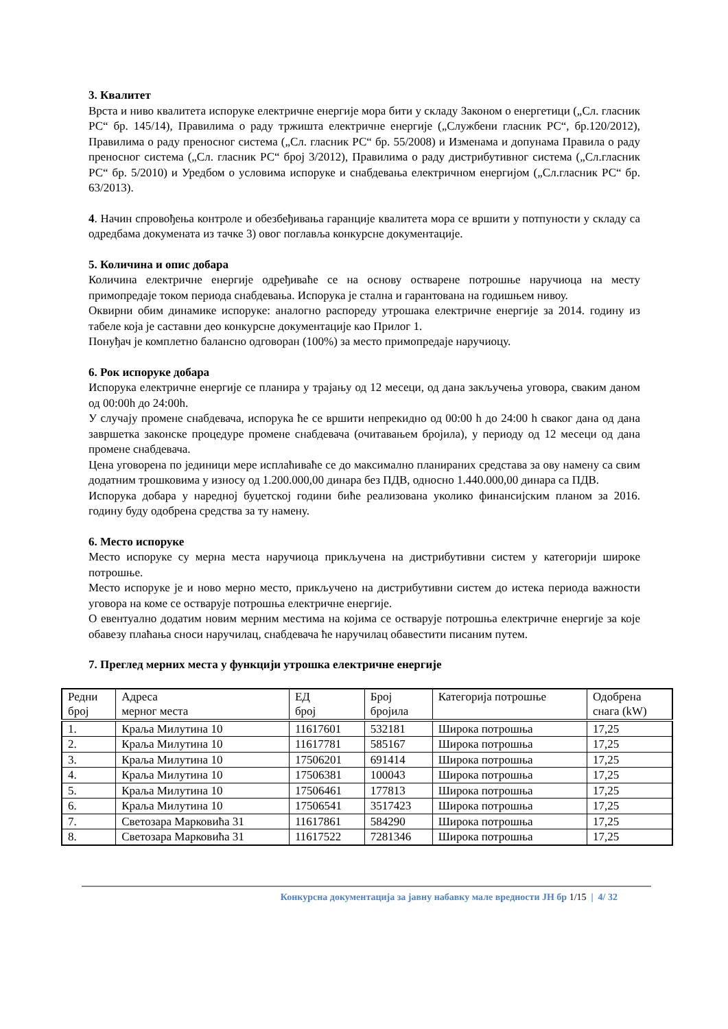3. Квалитет
Врста и ниво квалитета испоруке електричне енергије мора бити у складу Законом о енергетици („Сл. гласник РС“ бр. 145/14), Правилима о раду тржишта електричне енергије („Службени гласник РС“, бр.120/2012), Правилима о раду преносног система („Сл. гласник РС“ бр. 55/2008) и Изменама и допунама Правила о раду преносног система („Сл. гласник РС“ број 3/2012), Правилима о раду дистрибутивног система („Сл.гласник РС“ бр. 5/2010) и Уредбом о условима испоруке и снабдевања електричном енергијом („Сл.гласник РС“ бр. 63/2013).
4. Начин спровођења контроле и обезбеђивања гаранције квалитета мора се вршити у потпуности у складу са одредбама докумената из тачке 3) овог поглавља конкурсне документације.
5. Количина и опис добара
Количина електричне енергије одређиваће се на основу остварене потрошње наручиоца на месту примопредаје током периода снабдевања. Испорука је стална и гарантована на годишњем нивоу.
Оквирни обим динамике испоруке: аналогно распореду утрошака електричне енергије за 2014. годину из табеле која је саставни део конкурсне документације као Прилог 1.
Понуђач је комплетно балансно одговоран (100%) за место примопредаје наручиоцу.
6. Рок испоруке добара
Испорука електричне енергије се планира у трајању од 12 месеци, од дана закључења уговора, сваким даном од 00:00h до 24:00h.
У случају промене снабдевача, испорука ће се вршити непрекидно од 00:00 h до 24:00 h сваког дана од дана завршетка законске процедуре промене снабдевача (очитавањем бројила), у периоду од 12 месеци од дана промене снабдевача.
Цена уговорена по јединици мере исплаћиваће се до максимално планираних средстава за ову намену са свим додатним трошковима у износу од 1.200.000,00 динара без ПДВ, односно 1.440.000,00 динара са ПДВ.
Испорука добара у наредној буџетској години биће реализована уколико финансијским планом за 2016. годину буду одобрена средства за ту намену.
6. Место испоруке
Место испоруке су мерна места наручиоца прикључена на дистрибутивни систем у категорији широке потрошње.
Место испоруке је и ново мерно место, прикључено на дистрибутивни систем до истека периода важности уговора на коме се остварује потрошња електричне енергије.
О евентуално додатим новим мерним местима на којима се остварује потрошња електричне енергије за које обавезу плаћања сноси наручилац, снабдевача ће наручилац обавестити писаним путем.
7. Преглед мерних места у функцији утрошка електричне енергије
| Редни број | Адреса мерног места | ЕД број | Број бројила | Категорија потрошње | Одобрена снага (kW) |
| 1. | Краља Милутина 10 | 11617601 | 532181 | Широка потрошња | 17,25 |
| 2. | Краља Милутина 10 | 11617781 | 585167 | Широка потрошња | 17,25 |
| 3. | Краља Милутина 10 | 17506201 | 691414 | Широка потрошња | 17,25 |
| 4. | Краља Милутина 10 | 17506381 | 100043 | Широка потрошња | 17,25 |
| 5. | Краља Милутина 10 | 17506461 | 177813 | Широка потрошња | 17,25 |
| 6. | Краља Милутина 10 | 17506541 | 3517423 | Широка потрошња | 17,25 |
| 7. | Светозара Марковића 31 | 11617861 | 584290 | Широка потрошња | 17,25 |
| 8. | Светозара Марковића 31 | 11617522 | 7281346 | Широка потрошња | 17,25 |
Конкурсна документација за јавну набавку мале вредности ЈН бр 1/15 | 4/ 32